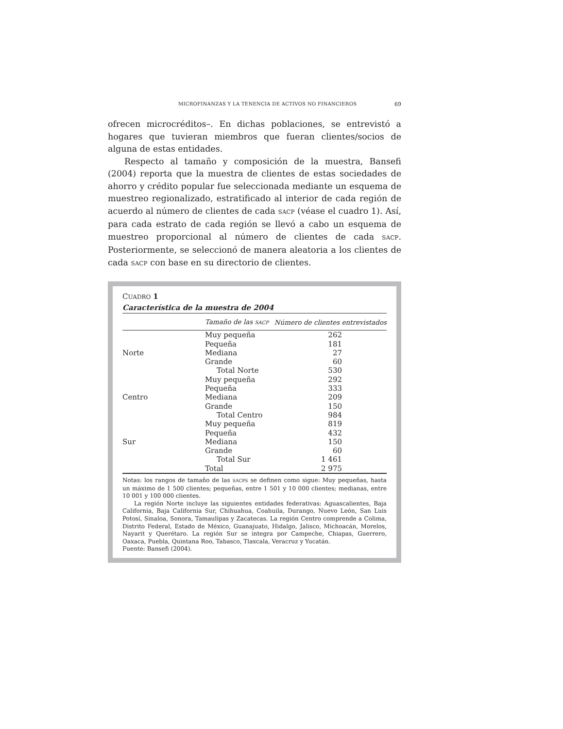MICROFINANZAS Y LA TENENCIA DE ACTIVOS NO FINANCIEROS 69
ofrecen microcréditos–. En dichas poblaciones, se entrevistó a hogares que tuvieran miembros que fueran clientes/socios de alguna de estas entidades.
Respecto al tamaño y composición de la muestra, Bansefi (2004) reporta que la muestra de clientes de estas sociedades de ahorro y crédito popular fue seleccionada mediante un esquema de muestreo regionalizado, estratificado al interior de cada región de acuerdo al número de clientes de cada SACP (véase el cuadro 1). Así, para cada estrato de cada región se llevó a cabo un esquema de muestreo proporcional al número de clientes de cada SACP. Posteriormente, se seleccionó de manera aleatoria a los clientes de cada SACP con base en su directorio de clientes.
CUADRO 1
Característica de la muestra de 2004
| | Tamaño de las SACP | Número de clientes entrevistados |
| --- | --- | --- |
| | Muy pequeña | 262 |
| | Pequeña | 181 |
| Norte | Mediana | 27 |
| | Grande | 60 |
| | Total Norte | 530 |
| | Muy pequeña | 292 |
| | Pequeña | 333 |
| Centro | Mediana | 209 |
| | Grande | 150 |
| | Total Centro | 984 |
| | Muy pequeña | 819 |
| | Pequeña | 432 |
| Sur | Mediana | 150 |
| | Grande | 60 |
| | Total Sur | 1 461 |
| | Total | 2 975 |
Notas: los rangos de tamaño de las SACPS se definen como sigue: Muy pequeñas, hasta un máximo de 1 500 clientes; pequeñas, entre 1 501 y 10 000 clientes; medianas, entre 10 001 y 100 000 clientes.
La región Norte incluye las siguientes entidades federativas: Aguascalientes, Baja California, Baja California Sur, Chihuahua, Coahuila, Durango, Nuevo León, San Luis Potosí, Sinaloa, Sonora, Tamaulipas y Zacatecas. La región Centro comprende a Colima, Distrito Federal, Estado de México, Guanajuato, Hidalgo, Jalisco, Michoacán, Morelos, Nayarit y Querétaro. La región Sur se integra por Campeche, Chiapas, Guerrero, Oaxaca, Puebla, Quintana Roo, Tabasco, Tlaxcala, Veracruz y Yucatán.
Fuente: Bansefi (2004).